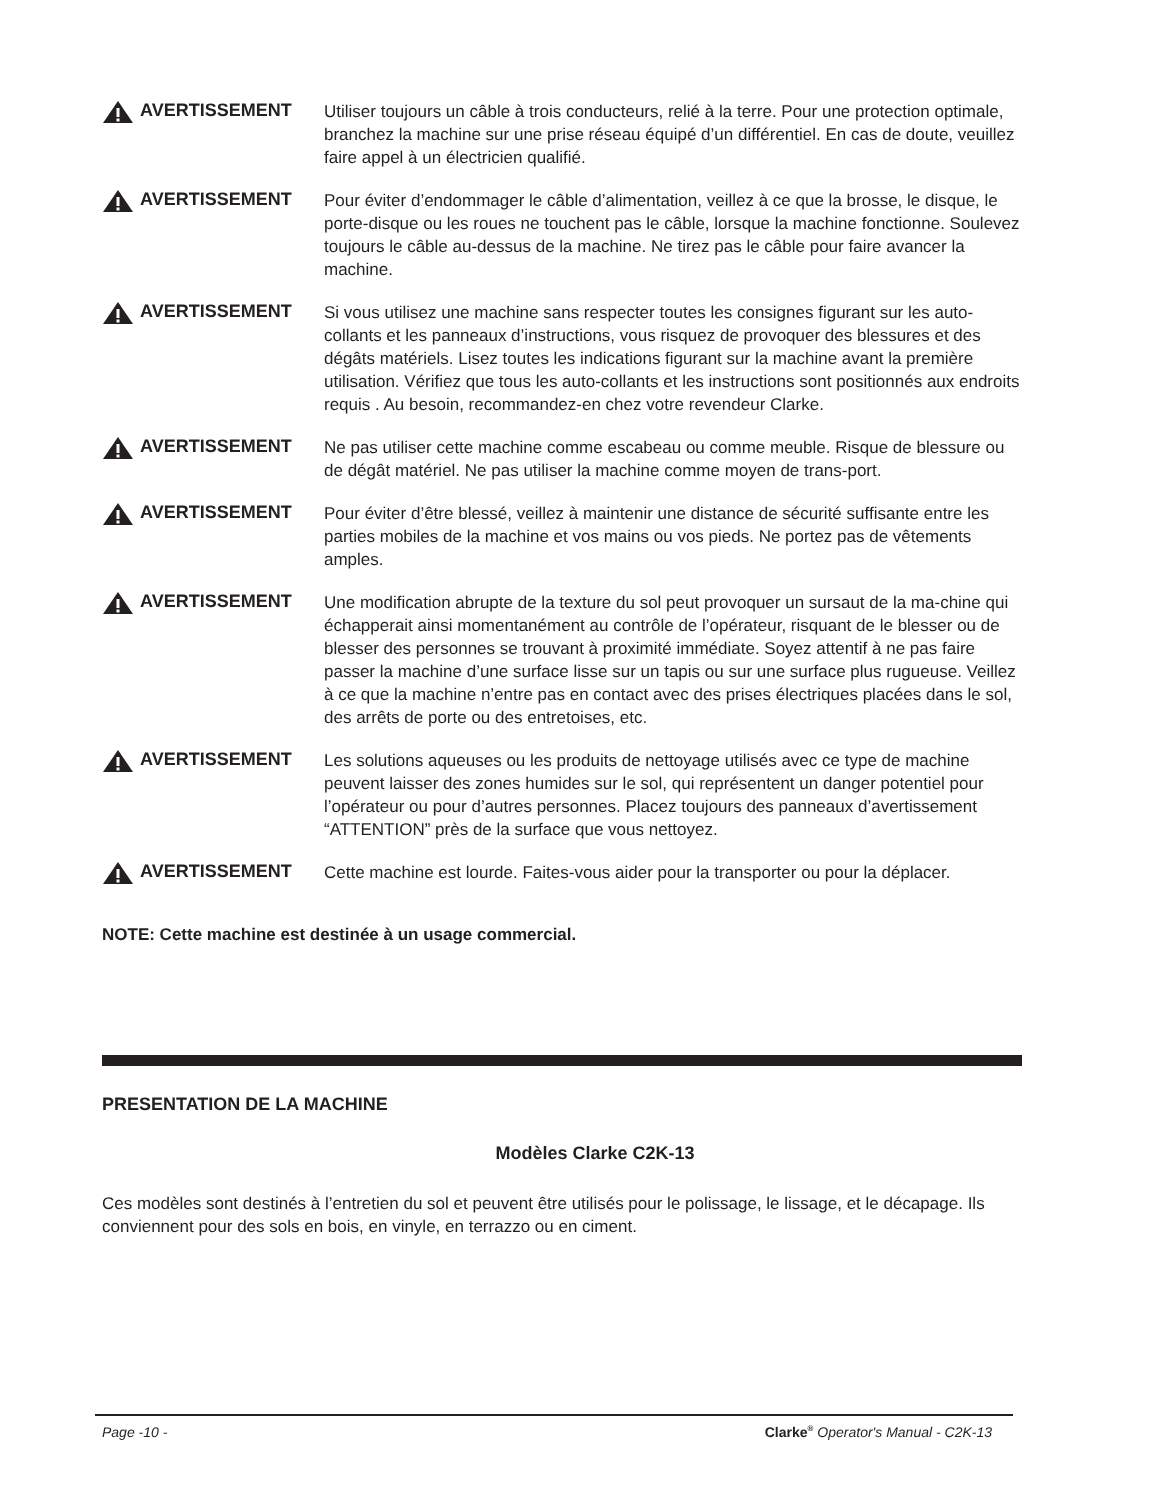AVERTISSEMENT
Utiliser toujours un câble à trois conducteurs, relié à la terre. Pour une protection optimale, branchez la machine sur une prise réseau équipé d’un différentiel. En cas de doute, veuillez faire appel à un électricien qualifié.
AVERTISSEMENT
Pour éviter d’endommager le câble d’alimentation, veillez à ce que la brosse, le disque, le porte-disque ou les roues ne touchent pas le câble, lorsque la machine fonctionne. Soulevez toujours le câble au-dessus de la machine. Ne tirez pas le câble pour faire avancer la machine.
AVERTISSEMENT
Si vous utilisez une machine sans respecter toutes les consignes figurant sur les auto-collants et les panneaux d’instructions, vous risquez de provoquer des blessures et des dégâts matériels. Lisez toutes les indications figurant sur la machine avant la première utilisation. Vérifiez que tous les auto-collants et les instructions sont positionnés aux endroits requis . Au besoin, recommandez-en chez votre revendeur Clarke.
AVERTISSEMENT
Ne pas utiliser cette machine comme escabeau ou comme meuble. Risque de blessure ou de dégât matériel. Ne pas utiliser la machine comme moyen de trans-port.
AVERTISSEMENT
Pour éviter d’être blessé, veillez à maintenir une distance de sécurité suffisante entre les parties mobiles de la machine et vos mains ou vos pieds. Ne portez pas de vêtements amples.
AVERTISSEMENT
Une modification abrupte de la texture du sol peut provoquer un sursaut de la ma-chine qui échapperait ainsi momentanément au contrôle de l’opérateur, risquant de le blesser ou de blesser des personnes se trouvant à proximité immédiate. Soyez attentif à ne pas faire passer la machine d’une surface lisse sur un tapis ou sur une surface plus rugueuse. Veillez à ce que la machine n’entre pas en contact avec des prises électriques placées dans le sol, des arrêts de porte ou des entretoises, etc.
AVERTISSEMENT
Les solutions aqueuses ou les produits de nettoyage utilisés avec ce type de machine peuvent laisser des zones humides sur le sol, qui représentent un danger potentiel pour l’opérateur ou pour d’autres personnes. Placez toujours des panneaux d’avertissement “ATTENTION” près de la surface que vous nettoyez.
AVERTISSEMENT
Cette machine est lourde. Faites-vous aider pour la transporter ou pour la déplacer.
NOTE: Cette machine est destinée à un usage commercial.
PRESENTATION DE LA MACHINE
Modèles Clarke C2K-13
Ces modèles sont destinés à l’entretien du sol et peuvent être utilisés pour le polissage, le lissage, et le décapage. Ils conviennent pour des sols en bois, en vinyle, en terrazzo ou en ciment.
Page -10 - Clarke<sup>®</sup> Operator's Manual - C2K-13